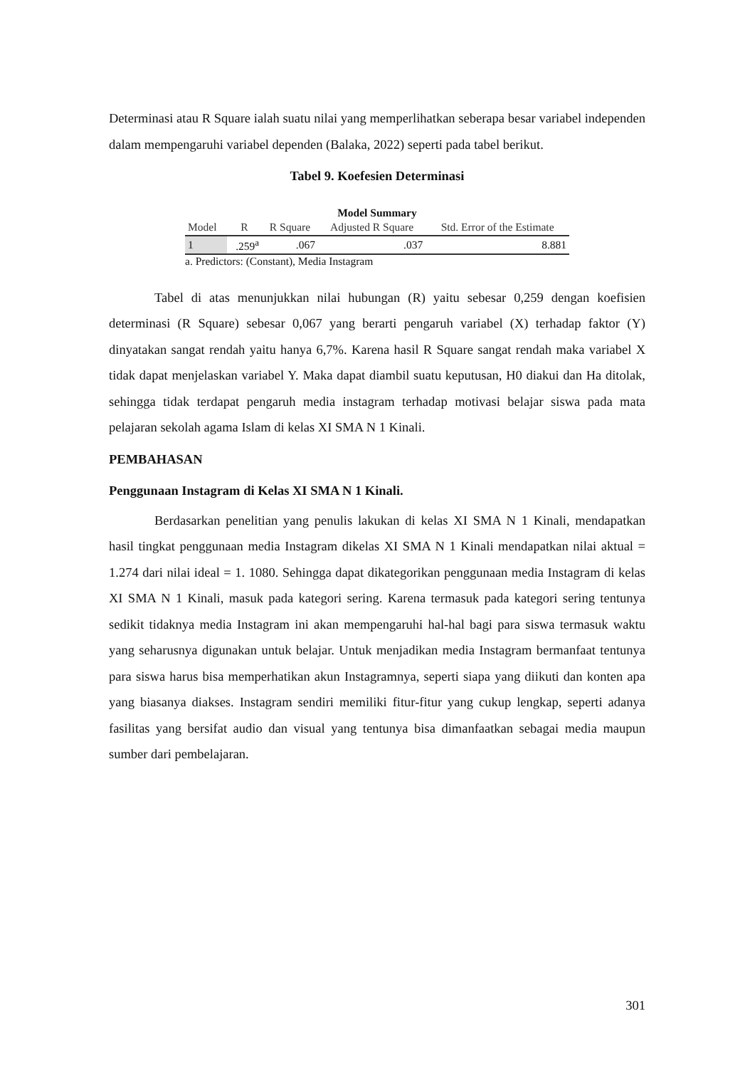Determinasi atau R Square ialah suatu nilai yang memperlihatkan seberapa besar variabel independen dalam mempengaruhi variabel dependen (Balaka, 2022) seperti pada tabel berikut.
Tabel 9. Koefesien Determinasi
Model Summary
| Model | R | R Square | Adjusted R Square | Std. Error of the Estimate |
| --- | --- | --- | --- | --- |
| 1 | .259<sup>a</sup> | .067 | .037 | 8.881 |
a. Predictors: (Constant), Media Instagram
Tabel di atas menunjukkan nilai hubungan (R) yaitu sebesar 0,259 dengan koefisien determinasi (R Square) sebesar 0,067 yang berarti pengaruh variabel (X) terhadap faktor (Y) dinyatakan sangat rendah yaitu hanya 6,7%. Karena hasil R Square sangat rendah maka variabel X tidak dapat menjelaskan variabel Y. Maka dapat diambil suatu keputusan, H0 diakui dan Ha ditolak, sehingga tidak terdapat pengaruh media instagram terhadap motivasi belajar siswa pada mata pelajaran sekolah agama Islam di kelas XI SMA N 1 Kinali.
PEMBAHASAN
Penggunaan Instagram di Kelas XI SMA N 1 Kinali.
Berdasarkan penelitian yang penulis lakukan di kelas XI SMA N 1 Kinali, mendapatkan hasil tingkat penggunaan media Instagram dikelas XI SMA N 1 Kinali mendapatkan nilai aktual = 1.274 dari nilai ideal = 1. 1080. Sehingga dapat dikategorikan penggunaan media Instagram di kelas XI SMA N 1 Kinali, masuk pada kategori sering. Karena termasuk pada kategori sering tentunya sedikit tidaknya media Instagram ini akan mempengaruhi hal-hal bagi para siswa termasuk waktu yang seharusnya digunakan untuk belajar. Untuk menjadikan media Instagram bermanfaat tentunya para siswa harus bisa memperhatikan akun Instagramnya, seperti siapa yang diikuti dan konten apa yang biasanya diakses. Instagram sendiri memiliki fitur-fitur yang cukup lengkap, seperti adanya fasilitas yang bersifat audio dan visual yang tentunya bisa dimanfaatkan sebagai media maupun sumber dari pembelajaran.
301